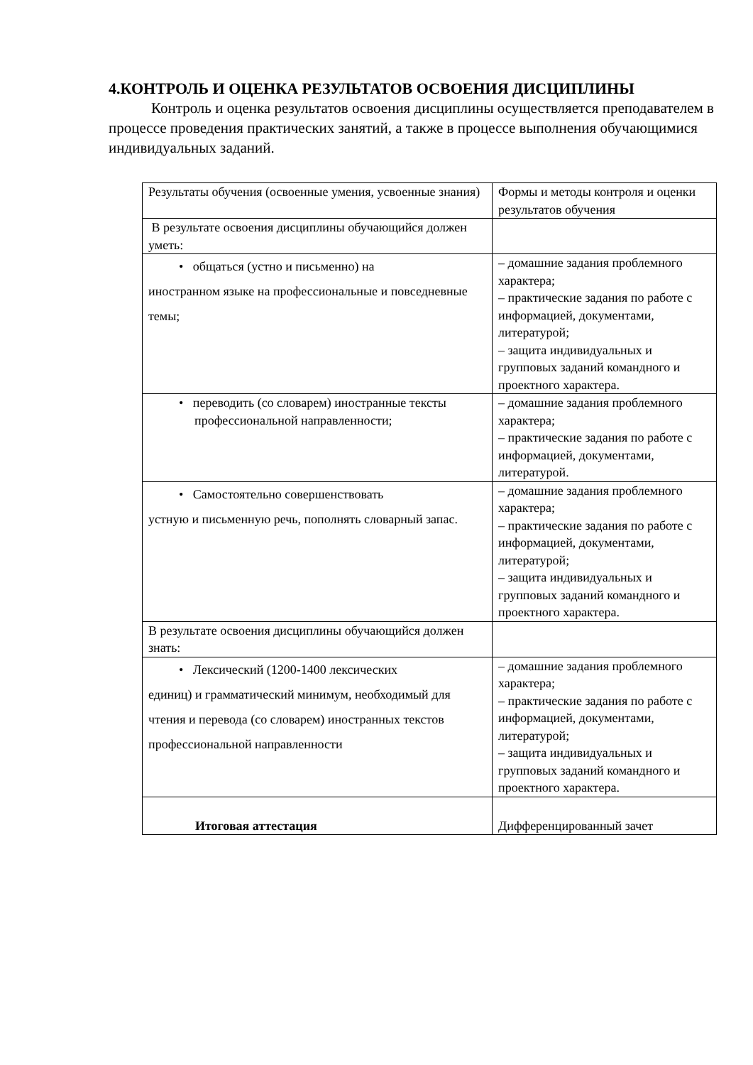4.КОНТРОЛЬ И ОЦЕНКА РЕЗУЛЬТАТОВ ОСВОЕНИЯ ДИСЦИПЛИНЫ
Контроль и оценка результатов освоения дисциплины осуществляется преподавателем в процессе проведения практических занятий, а также в процессе выполнения обучающимися индивидуальных заданий.
| Результаты обучения (освоенные умения, усвоенные знания) | Формы и методы контроля и оценки результатов обучения |
| В результате освоения дисциплины обучающийся должен уметь: | |
| • общаться (устно и письменно) на иностранном языке на профессиональные и повседневные темы; | – домашние задания проблемного характера; – практические задания по работе с информацией, документами, литературой; – защита индивидуальных и групповых заданий командного и проектного характера. |
| • переводить (со словарем) иностранные тексты профессиональной направленности; | – домашние задания проблемного характера; – практические задания по работе с информацией, документами, литературой. |
| • Самостоятельно совершенствовать устную и письменную речь, пополнять словарный запас. | – домашние задания проблемного характера; – практические задания по работе с информацией, документами, литературой; – защита индивидуальных и групповых заданий командного и проектного характера. |
| В результате освоения дисциплины обучающийся должен знать: | |
| • Лексический (1200-1400 лексических единиц) и грамматический минимум, необходимый для чтения и перевода (со словарем) иностранных текстов профессиональной направленности | – домашние задания проблемного характера; – практические задания по работе с информацией, документами, литературой; – защита индивидуальных и групповых заданий командного и проектного характера. |
| Итоговая аттестация | Дифференцированный зачет |